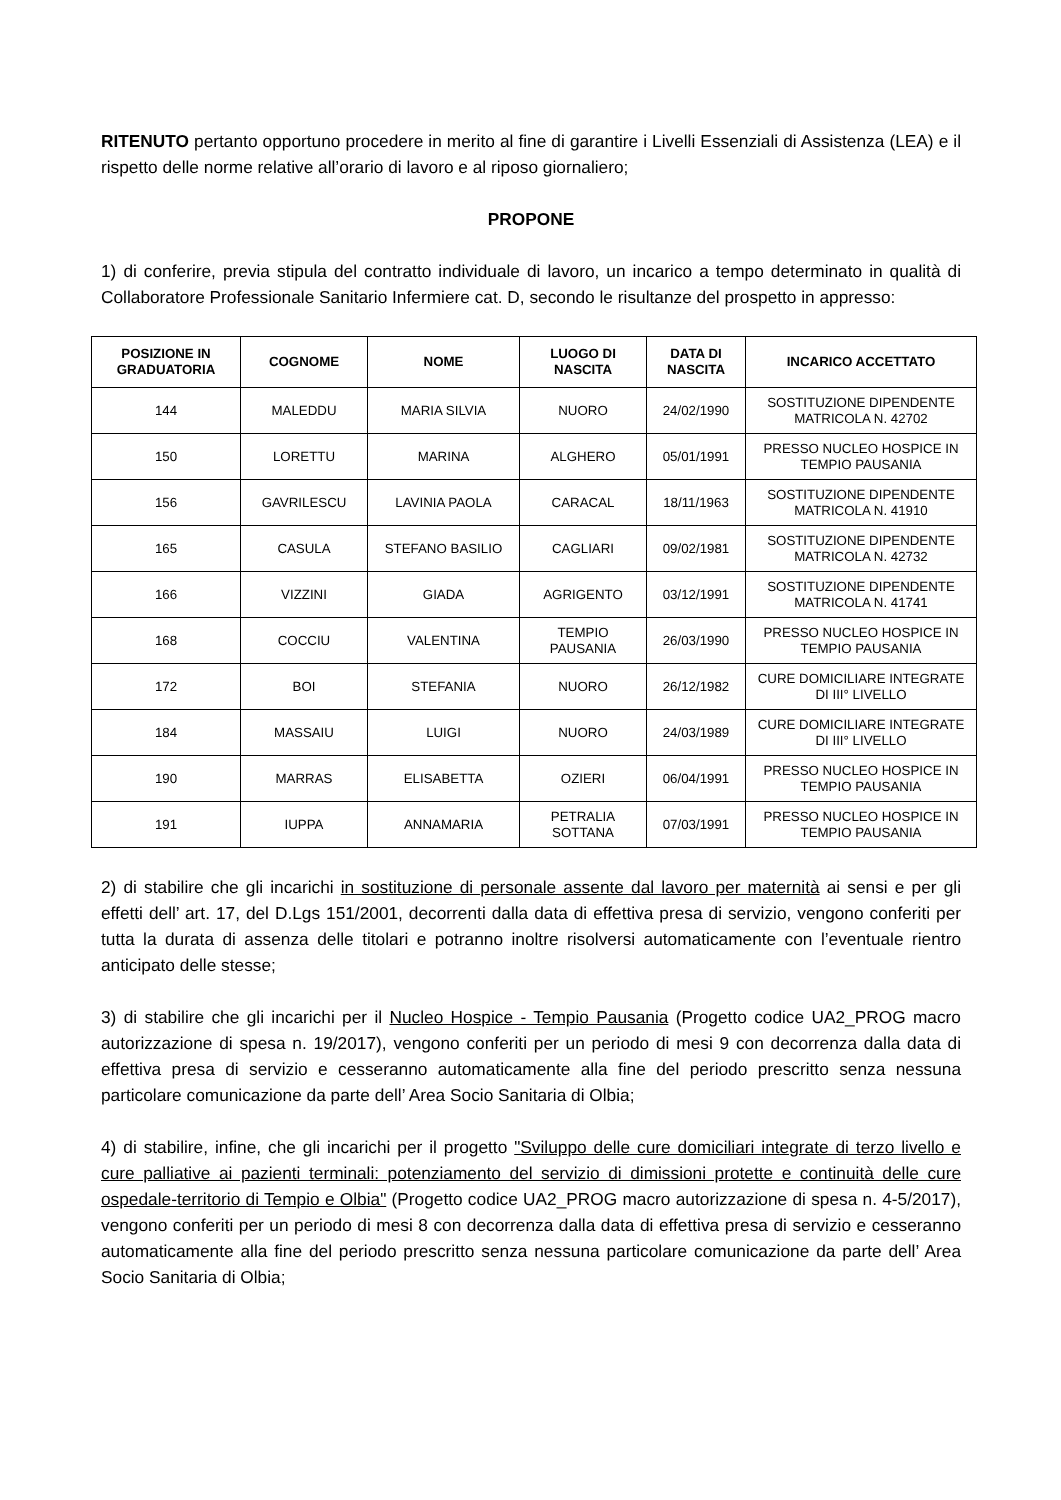RITENUTO pertanto opportuno procedere in merito al fine di garantire i Livelli Essenziali di Assistenza (LEA) e il rispetto delle norme relative all’orario di lavoro e al riposo giornaliero;
PROPONE
1) di conferire, previa stipula del contratto individuale di lavoro, un incarico a tempo determinato in qualità di Collaboratore Professionale Sanitario Infermiere cat. D, secondo le risultanze del prospetto in appresso:
| POSIZIONE IN GRADUATORIA | COGNOME | NOME | LUOGO DI NASCITA | DATA DI NASCITA | INCARICO ACCETTATO |
| --- | --- | --- | --- | --- | --- |
| 144 | MALEDDU | MARIA SILVIA | NUORO | 24/02/1990 | SOSTITUZIONE DIPENDENTE MATRICOLA N. 42702 |
| 150 | LORETTU | MARINA | ALGHERO | 05/01/1991 | PRESSO NUCLEO HOSPICE IN TEMPIO PAUSANIA |
| 156 | GAVRILESCU | LAVINIA PAOLA | CARACAL | 18/11/1963 | SOSTITUZIONE DIPENDENTE MATRICOLA N. 41910 |
| 165 | CASULA | STEFANO BASILIO | CAGLIARI | 09/02/1981 | SOSTITUZIONE DIPENDENTE MATRICOLA N. 42732 |
| 166 | VIZZINI | GIADA | AGRIGENTO | 03/12/1991 | SOSTITUZIONE DIPENDENTE MATRICOLA N. 41741 |
| 168 | COCCIU | VALENTINA | TEMPIO PAUSANIA | 26/03/1990 | PRESSO NUCLEO HOSPICE IN TEMPIO PAUSANIA |
| 172 | BOI | STEFANIA | NUORO | 26/12/1982 | CURE DOMICILIARE INTEGRATE DI III° LIVELLO |
| 184 | MASSAIU | LUIGI | NUORO | 24/03/1989 | CURE DOMICILIARE INTEGRATE DI III° LIVELLO |
| 190 | MARRAS | ELISABETTA | OZIERI | 06/04/1991 | PRESSO NUCLEO HOSPICE IN TEMPIO PAUSANIA |
| 191 | IUPPA | ANNAMARIA | PETRALIA SOTTANA | 07/03/1991 | PRESSO NUCLEO HOSPICE IN TEMPIO PAUSANIA |
2) di stabilire che gli incarichi in sostituzione di personale assente dal lavoro per maternità ai sensi e per gli effetti dell’ art. 17, del D.Lgs 151/2001, decorrenti dalla data di effettiva presa di servizio, vengono conferiti per tutta la durata di assenza delle titolari e potranno inoltre risolversi automaticamente con l’eventuale rientro anticipato delle stesse;
3) di stabilire che gli incarichi per il Nucleo Hospice - Tempio Pausania (Progetto codice UA2_PROG macro autorizzazione di spesa n. 19/2017), vengono conferiti per un periodo di mesi 9 con decorrenza dalla data di effettiva presa di servizio e cesseranno automaticamente alla fine del periodo prescritto senza nessuna particolare comunicazione da parte dell’ Area Socio Sanitaria di Olbia;
4) di stabilire, infine, che gli incarichi per il progetto "Sviluppo delle cure domiciliari integrate di terzo livello e cure palliative ai pazienti terminali: potenziamento del servizio di dimissioni protette e continuità delle cure ospedale-territorio di Tempio e Olbia" (Progetto codice UA2_PROG macro autorizzazione di spesa n. 4-5/2017), vengono conferiti per un periodo di mesi 8 con decorrenza dalla data di effettiva presa di servizio e cesseranno automaticamente alla fine del periodo prescritto senza nessuna particolare comunicazione da parte dell’ Area Socio Sanitaria di Olbia;